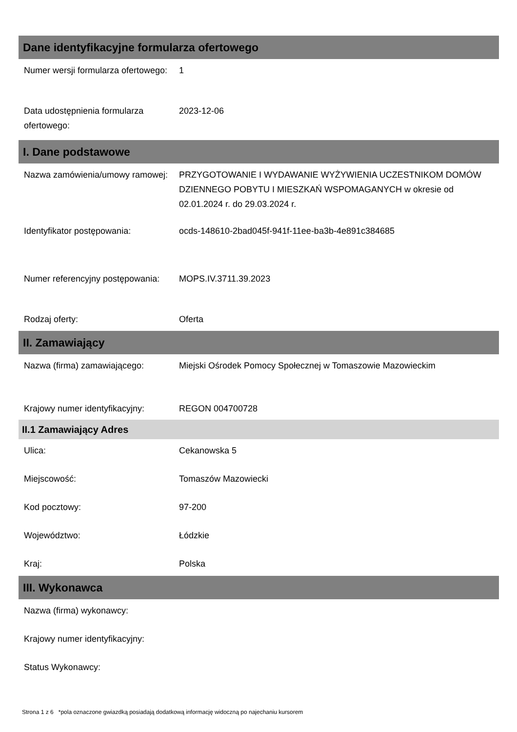Dane identyfikacyjne formularza ofertowego
| Numer wersji formularza ofertowego: | 1 |
| Data udostępnienia formularza ofertowego: | 2023-12-06 |
I. Dane podstawowe
| Nazwa zamówienia/umowy ramowej: | PRZYGOTOWANIE I WYDAWANIE WYŻYWIENIA UCZESTNIKOM DOMÓW DZIENNEGO POBYTU I MIESZKAŃ WSPOMAGANYCH w okresie od 02.01.2024 r. do 29.03.2024 r. |
| Identyfikator postępowania: | ocds-148610-2bad045f-941f-11ee-ba3b-4e891c384685 |
| Numer referencyjny postępowania: | MOPS.IV.3711.39.2023 |
| Rodzaj oferty: | Oferta |
II. Zamawiający
| Nazwa (firma) zamawiającego: | Miejski Ośrodek Pomocy Społecznej w Tomaszowie Mazowieckim |
| Krajowy numer identyfikacyjny: | REGON 004700728 |
II.1 Zamawiający Adres
| Ulica: | Cekanowska 5 |
| Miejscowość: | Tomaszów Mazowiecki |
| Kod pocztowy: | 97-200 |
| Województwo: | Łódzkie |
| Kraj: | Polska |
III. Wykonawca
| Nazwa (firma) wykonawcy: | |
| Krajowy numer identyfikacyjny: | |
| Status Wykonawcy: | |
Strona 1 z 6 *pola oznaczone gwiazdką posiadają dodatkową informację widoczną po najechaniu kursorem